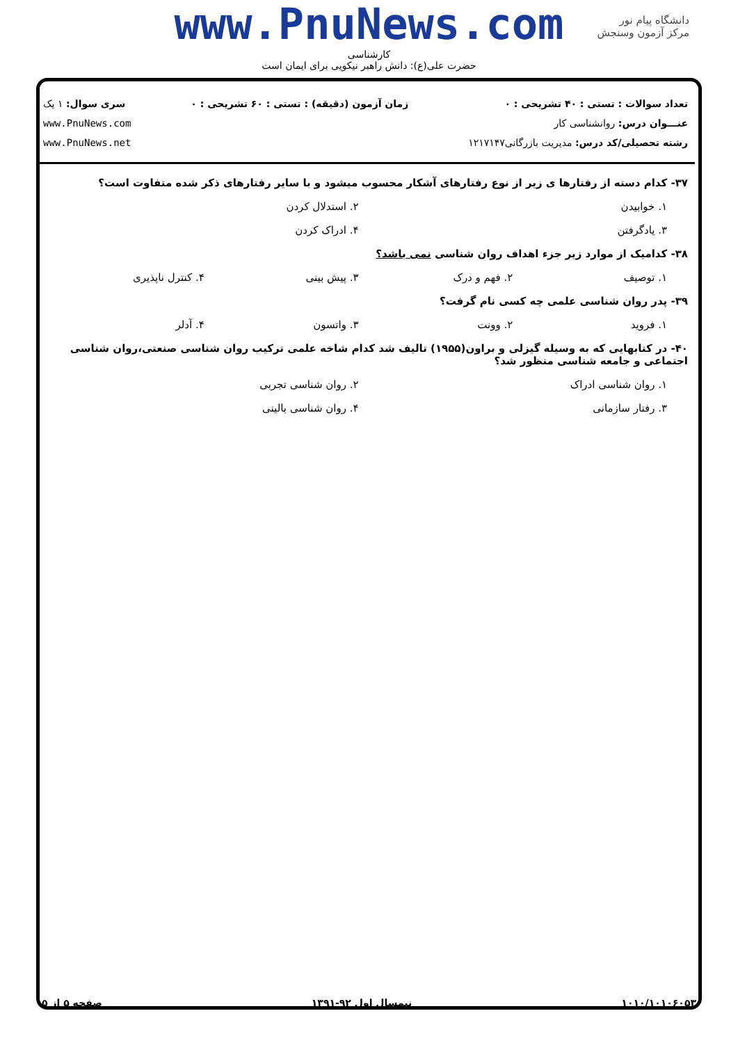www.PnuNews.com
کارشناسی
حضرت علی(ع): دانش راهبر نیکویی برای ایمان است
دانشگاه پیام نور
مرکز آزمون وسنجش
تعداد سوالات : تستی : ۴۰ تشریحی : ۰
عنـــوان درس: روانشناسی کار
رشته تحصیلی/کد درس: مدیریت بازرگانی۱۲۱۷۱۴۷
زمان آزمون (دقیقه) : تستی : ۶۰ تشریحی : ۰
سری سوال: ۱ یک
www.PnuNews.com
www.PnuNews.net
۳۷- کدام دسته از رفتارها ی زیر از نوع رفتارهای آشکار محسوب میشود و با سایر رفتارهای ذکر شده متفاوت است؟
۱. خوابیدن ۲. استدلال کردن
۳. یادگرفتن ۴. ادراک کردن
۳۸- کدامیک از موارد زیر جزء اهداف روان شناسی نمی باشد؟
۱. توصیف ۲. فهم و درک ۳. پیش بینی ۴. کنترل ناپذیری
۳۹- پدر روان شناسی علمی چه کسی نام گرفت؟
۱. فروید ۲. وونت ۳. واتسون ۴. آدلر
۴۰- در کتابهایی که به وسیله گیزلی و براون(۱۹۵۵) تالیف شد کدام شاخه علمی ترکیب روان شناسی صنعتی،روان شناسی اجتماعی و جامعه شناسی منظور شد؟
۱. روان شناسی ادراک ۲. روان شناسی تجربی
۳. رفتار سازمانی ۴. روان شناسی بالینی
۱۰۱۰/۱۰۱۰۶۰۵۳ نیمسال اول ۹۲-۱۳۹۱ صفحه ۵ از ۵